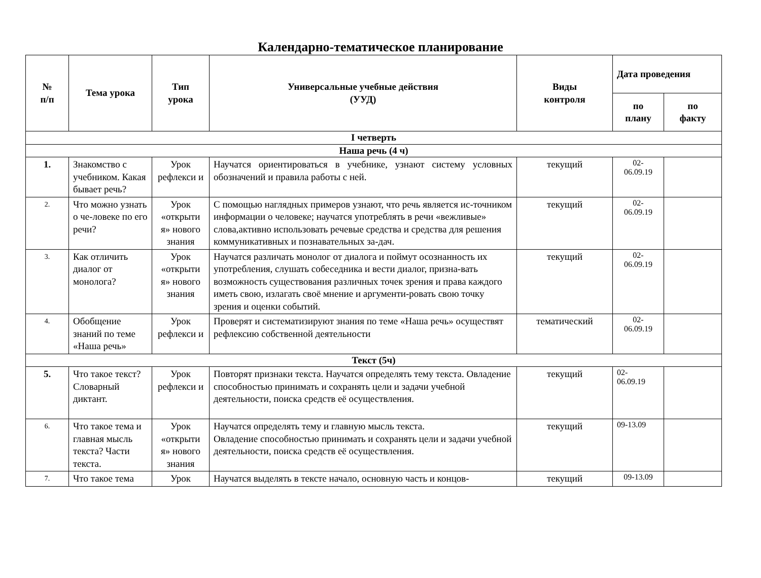Календарно-тематическое планирование
| № п/п | Тема урока | Тип урока | Универсальные учебные действия (УУД) | Виды контроля | Дата проведения | |
| --- | --- | --- | --- | --- | --- | --- |
| | | | | | по плану | по факту |
| I четверть | | | | | | |
| Наша речь (4 ч) | | | | | | |
| 1. | Знакомство с учебником. Какая бывает речь? | Урок рефлекси и | Научатся ориентироваться в учебнике, узнают систему условных обозначений и правила работы с ней. | текущий | 02- 06.09.19 | |
| 2. | Что можно узнать о че-ловеке по его речи? | Урок «открыти я» нового знания | С помощью наглядных примеров узнают, что речь является ис-точником информации о человеке; научатся употреблять в речи «вежливые» слова,активно использовать речевые средства и средства для решения коммуникативных и познавательных за-дач. | текущий | 02- 06.09.19 | |
| 3. | Как отличить диалог от монолога? | Урок «открыти я» нового знания | Научатся различать монолог от диалога и поймут осознанность их употребления, слушать собеседника и вести диалог, призна-вать возможность существования различных точек зрения и права каждого иметь свою, излагать своё мнение и аргументи-ровать свою точку зрения и оценки событий. | текущий | 02- 06.09.19 | |
| 4. | Обобщение знаний по теме «Наша речь» | Урок рефлекси и | Проверят и систематизируют знания по теме «Наша речь» осуществят рефлексию собственной деятельности | тематический | 02- 06.09.19 | |
| Текст (5ч) | | | | | | |
| 5. | Что такое текст? Словарный диктант. | Урок рефлекси и | Повторят признаки текста. Научатся определять тему текста. Овладение способностью принимать и сохранять цели и задачи учебной деятельности, поиска средств её осуществления. | текущий | 02- 06.09.19 | |
| 6. | Что такое тема и главная мысль текста? Части текста. | Урок «открыти я» нового знания | Научатся определять тему и главную мысль текста. Овладение способностью принимать и сохранять цели и задачи учебной деятельности, поиска средств её осуществления. | текущий | 09-13.09 | |
| 7. | Что такое тема | Урок | Научатся выделять в тексте начало, основную часть и концов- | текущий | 09-13.09 | |